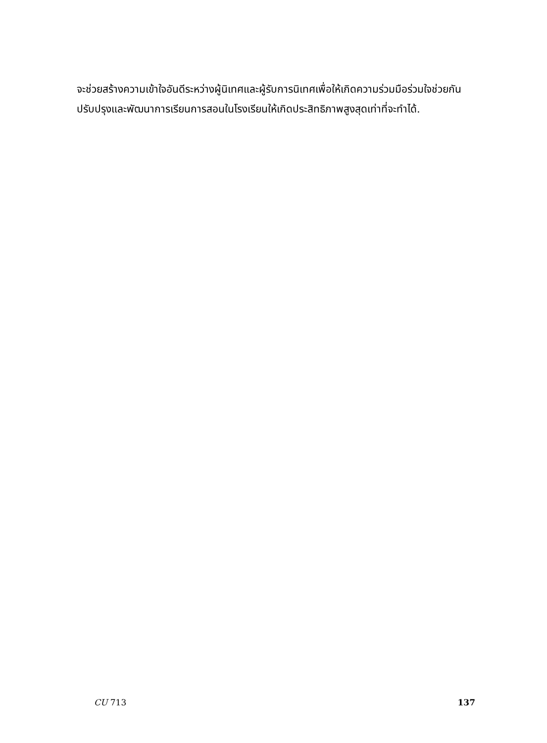จะช่วยสร้างความเข้าใจอันดีระหว่างผู้นิเทศและผู้รับการนิเทศเพื่อให้เกิดความร่วมมือร่วมใจช่วยกันปรับปรุงและพัฒนาการเรียนการสอนในโรงเรียนให้เกิดประสิทธิภาพสูงสุดเท่าที่จะทำได้.
CU 713 137